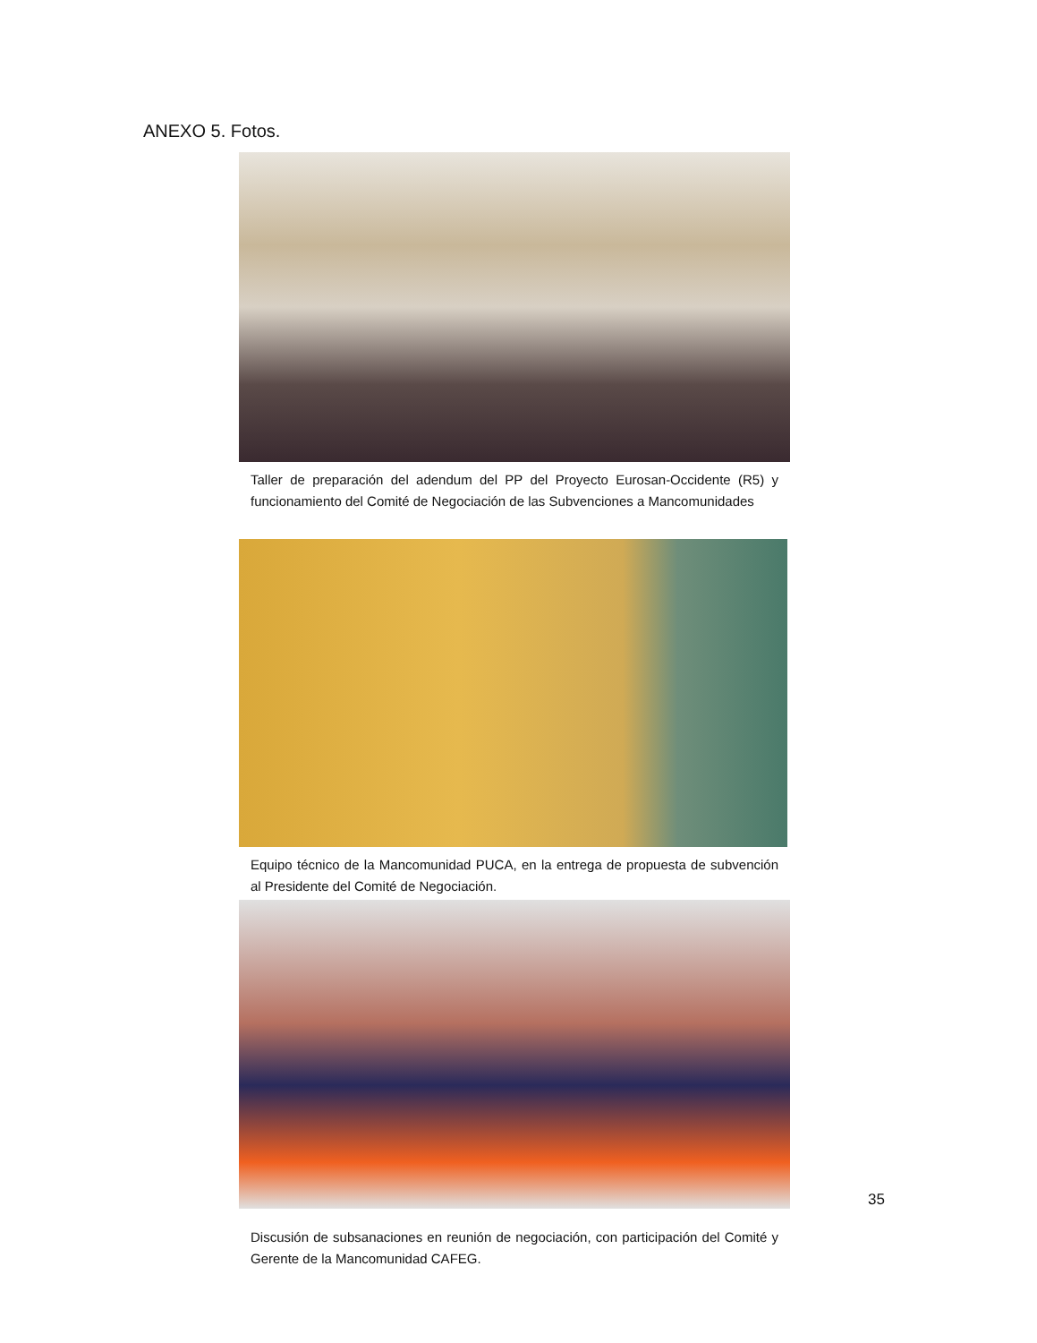ANEXO 5. Fotos.
Taller de preparación del adendum del PP del Proyecto Eurosan-Occidente (R5) y funcionamiento del Comité de Negociación de las Subvenciones a Mancomunidades
Equipo técnico de la Mancomunidad PUCA, en la entrega de propuesta de subvención al Presidente del Comité de Negociación.
Discusión de subsanaciones en reunión de negociación, con participación del Comité y Gerente de la Mancomunidad CAFEG.
35